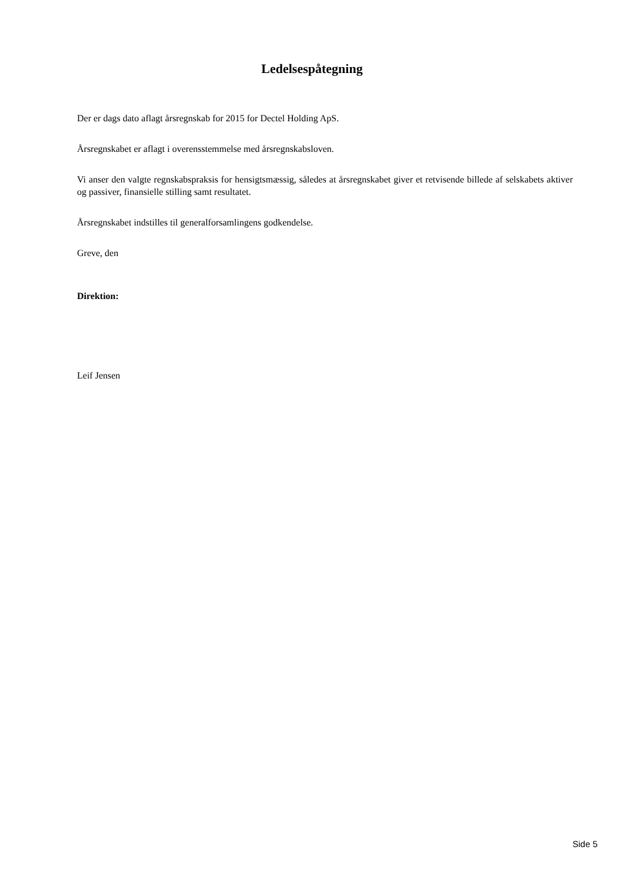Ledelsespåtegning
Der er dags dato aflagt årsregnskab for 2015 for Dectel Holding ApS.
Årsregnskabet er aflagt i overensstemmelse med årsregnskabsloven.
Vi anser den valgte regnskabspraksis for hensigtsmæssig, således at årsregnskabet giver et retvisende billede af selskabets aktiver og passiver, finansielle stilling samt resultatet.
Årsregnskabet indstilles til generalforsamlingens godkendelse.
Greve, den
Direktion:
Leif Jensen
Side 5